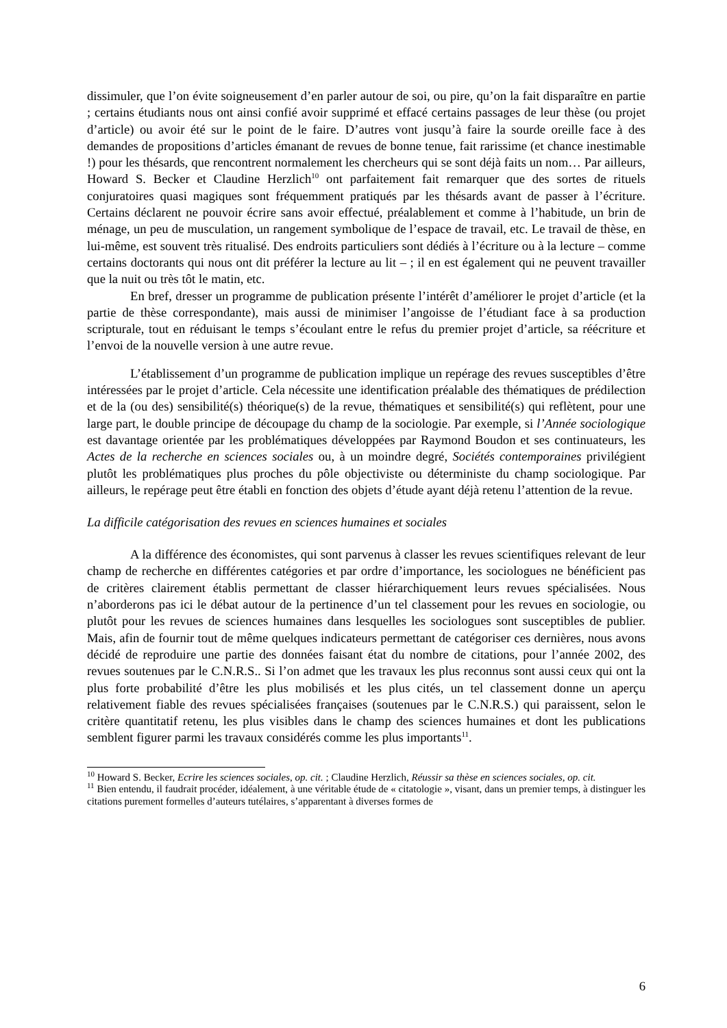dissimuler, que l’on évite soigneusement d’en parler autour de soi, ou pire, qu’on la fait disparaître en partie ; certains étudiants nous ont ainsi confié avoir supprimé et effacé certains passages de leur thèse (ou projet d’article) ou avoir été sur le point de le faire. D’autres vont jusqu’à faire la sourde oreille face à des demandes de propositions d’articles émanant de revues de bonne tenue, fait rarissime (et chance inestimable !) pour les thésards, que rencontrent normalement les chercheurs qui se sont déjà faits un nom… Par ailleurs, Howard S. Becker et Claudine Herzlich<sup>10</sup> ont parfaitement fait remarquer que des sortes de rituels conjuratoires quasi magiques sont fréquemment pratiqués par les thésards avant de passer à l’écriture. Certains déclarent ne pouvoir écrire sans avoir effectué, préalablement et comme à l’habitude, un brin de ménage, un peu de musculation, un rangement symbolique de l’espace de travail, etc. Le travail de thèse, en lui-même, est souvent très ritualisé. Des endroits particuliers sont dédiés à l’écriture ou à la lecture – comme certains doctorants qui nous ont dit préférer la lecture au lit – ; il en est également qui ne peuvent travailler que la nuit ou très tôt le matin, etc.
En bref, dresser un programme de publication présente l’intérêt d’améliorer le projet d’article (et la partie de thèse correspondante), mais aussi de minimiser l’angoisse de l’étudiant face à sa production scripturale, tout en réduisant le temps s’écoulant entre le refus du premier projet d’article, sa réécriture et l’envoi de la nouvelle version à une autre revue.
L’établissement d’un programme de publication implique un repérage des revues susceptibles d’être intéressées par le projet d’article. Cela nécessite une identification préalable des thématiques de prédilection et de la (ou des) sensibilité(s) théorique(s) de la revue, thématiques et sensibilité(s) qui reflètent, pour une large part, le double principe de découpage du champ de la sociologie. Par exemple, si l’Année sociologique est davantage orientée par les problématiques développées par Raymond Boudon et ses continuateurs, les Actes de la recherche en sciences sociales ou, à un moindre degré, Sociétés contemporaines privilégient plutôt les problématiques plus proches du pôle objectiviste ou déterministe du champ sociologique. Par ailleurs, le repérage peut être établi en fonction des objets d’étude ayant déjà retenu l’attention de la revue.
La difficile catégorisation des revues en sciences humaines et sociales
A la différence des économistes, qui sont parvenus à classer les revues scientifiques relevant de leur champ de recherche en différentes catégories et par ordre d’importance, les sociologues ne bénéficient pas de critères clairement établis permettant de classer hiérarchiquement leurs revues spécialisées. Nous n’aborderons pas ici le débat autour de la pertinence d’un tel classement pour les revues en sociologie, ou plutôt pour les revues de sciences humaines dans lesquelles les sociologues sont susceptibles de publier. Mais, afin de fournir tout de même quelques indicateurs permettant de catégoriser ces dernières, nous avons décidé de reproduire une partie des données faisant état du nombre de citations, pour l’année 2002, des revues soutenues par le C.N.R.S.. Si l’on admet que les travaux les plus reconnus sont aussi ceux qui ont la plus forte probabilité d’être les plus mobilisés et les plus cités, un tel classement donne un aperçu relativement fiable des revues spécialisées françaises (soutenues par le C.N.R.S.) qui paraissent, selon le critère quantitatif retenu, les plus visibles dans le champ des sciences humaines et dont les publications semblent figurer parmi les travaux considérés comme les plus importants<sup>11</sup>.
<sup>10</sup> Howard S. Becker, Ecrire les sciences sociales, op. cit. ; Claudine Herzlich, Réussir sa thèse en sciences sociales, op. cit.
<sup>11</sup> Bien entendu, il faudrait procéder, idéalement, à une véritable étude de « citatologie », visant, dans un premier temps, à distinguer les citations purement formelles d’auteurs tutélaires, s’apparentant à diverses formes de
6